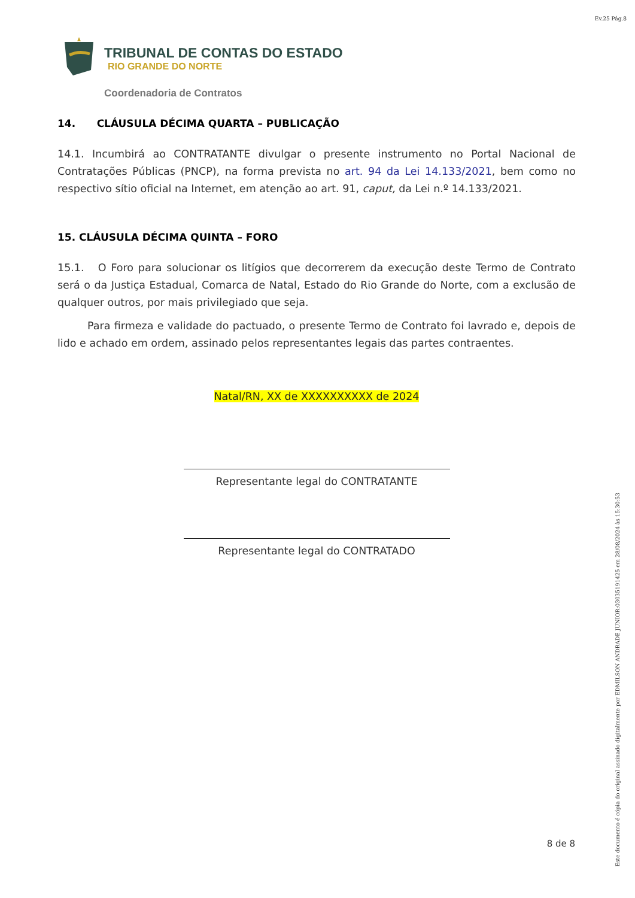Ev.25 Pág.8
TRIBUNAL DE CONTAS DO ESTADO
RIO GRANDE DO NORTE
Coordenadoria de Contratos
14. CLÁUSULA DÉCIMA QUARTA – PUBLICAÇÃO
14.1. Incumbirá ao CONTRATANTE divulgar o presente instrumento no Portal Nacional de Contratações Públicas (PNCP), na forma prevista no art. 94 da Lei 14.133/2021, bem como no respectivo sítio oficial na Internet, em atenção ao art. 91, caput, da Lei n.º 14.133/2021.
15. CLÁUSULA DÉCIMA QUINTA – FORO
15.1. O Foro para solucionar os litígios que decorrerem da execução deste Termo de Contrato será o da Justiça Estadual, Comarca de Natal, Estado do Rio Grande do Norte, com a exclusão de qualquer outros, por mais privilegiado que seja.
Para firmeza e validade do pactuado, o presente Termo de Contrato foi lavrado e, depois de lido e achado em ordem, assinado pelos representantes legais das partes contraentes.
Natal/RN, XX de XXXXXXXXXX de 2024
Representante legal do CONTRATANTE
Representante legal do CONTRATADO
8 de 8
Este documento é cópia do original assinado digitalmente por EDMILSON ANDRADE JUNIOR:03035191425 em 28/08/2024 às 15:30:53